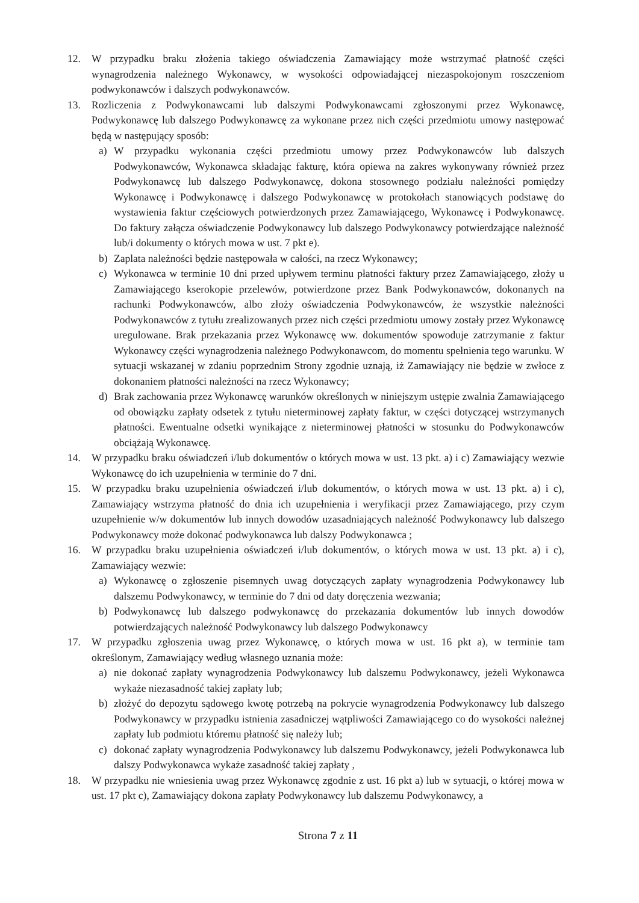12. W przypadku braku złożenia takiego oświadczenia Zamawiający może wstrzymać płatność części wynagrodzenia należnego Wykonawcy, w wysokości odpowiadającej niezaspokojonym roszczeniom podwykonawców i dalszych podwykonawców.
13. Rozliczenia z Podwykonawcami lub dalszymi Podwykonawcami zgłoszonymi przez Wykonawcę, Podwykonawcę lub dalszego Podwykonawcę za wykonane przez nich części przedmiotu umowy następować będą w następujący sposób:
a) W przypadku wykonania części przedmiotu umowy przez Podwykonawców lub dalszych Podwykonawców, Wykonawca składając fakturę, która opiewa na zakres wykonywany również przez Podwykonawcę lub dalszego Podwykonawcę, dokona stosownego podziału należności pomiędzy Wykonawcę i Podwykonawcę i dalszego Podwykonawcę w protokołach stanowiących podstawę do wystawienia faktur częściowych potwierdzonych przez Zamawiającego, Wykonawcę i Podwykonawcę. Do faktury załącza oświadczenie Podwykonawcy lub dalszego Podwykonawcy potwierdzające należność lub/i dokumenty o których mowa w ust. 7 pkt e).
b) Zaplata należności będzie następowała w całości, na rzecz Wykonawcy;
c) Wykonawca w terminie 10 dni przed upływem terminu płatności faktury przez Zamawiającego, złoży u Zamawiającego kserokopie przelewów, potwierdzone przez Bank Podwykonawców, dokonanych na rachunki Podwykonawców, albo złoży oświadczenia Podwykonawców, że wszystkie należności Podwykonawców z tytułu zrealizowanych przez nich części przedmiotu umowy zostały przez Wykonawcę uregulowane. Brak przekazania przez Wykonawcę ww. dokumentów spowoduje zatrzymanie z faktur Wykonawcy części wynagrodzenia należnego Podwykonawcom, do momentu spełnienia tego warunku. W sytuacji wskazanej w zdaniu poprzednim Strony zgodnie uznają, iż Zamawiający nie będzie w zwłoce z dokonaniem płatności należności na rzecz Wykonawcy;
d) Brak zachowania przez Wykonawcę warunków określonych w niniejszym ustępie zwalnia Zamawiającego od obowiązku zapłaty odsetek z tytułu nieterminowej zapłaty faktur, w części dotyczącej wstrzymanych płatności. Ewentualne odsetki wynikające z nieterminowej płatności w stosunku do Podwykonawców obciążają Wykonawcę.
14. W przypadku braku oświadczeń i/lub dokumentów o których mowa w ust. 13 pkt. a) i c) Zamawiający wezwie Wykonawcę do ich uzupełnienia w terminie do 7 dni.
15. W przypadku braku uzupełnienia oświadczeń i/lub dokumentów, o których mowa w ust. 13 pkt. a) i c), Zamawiający wstrzyma płatność do dnia ich uzupełnienia i weryfikacji przez Zamawiającego, przy czym uzupełnienie w/w dokumentów lub innych dowodów uzasadniających należność Podwykonawcy lub dalszego Podwykonawcy może dokonać podwykonawca lub dalszy Podwykonawca ;
16. W przypadku braku uzupełnienia oświadczeń i/lub dokumentów, o których mowa w ust. 13 pkt. a) i c), Zamawiający wezwie:
a) Wykonawcę o zgłoszenie pisemnych uwag dotyczących zapłaty wynagrodzenia Podwykonawcy lub dalszemu Podwykonawcy, w terminie do 7 dni od daty doręczenia wezwania;
b) Podwykonawcę lub dalszego podwykonawcę do przekazania dokumentów lub innych dowodów potwierdzających należność Podwykonawcy lub dalszego Podwykonawcy
17. W przypadku zgłoszenia uwag przez Wykonawcę, o których mowa w ust. 16 pkt a), w terminie tam określonym, Zamawiający według własnego uznania może:
a) nie dokonać zapłaty wynagrodzenia Podwykonawcy lub dalszemu Podwykonawcy, jeżeli Wykonawca wykaże niezasadność takiej zapłaty lub;
b) złożyć do depozytu sądowego kwotę potrzebą na pokrycie wynagrodzenia Podwykonawcy lub dalszego Podwykonawcy w przypadku istnienia zasadniczej wątpliwości Zamawiającego co do wysokości należnej zapłaty lub podmiotu któremu płatność się należy lub;
c) dokonać zapłaty wynagrodzenia Podwykonawcy lub dalszemu Podwykonawcy, jeżeli Podwykonawca lub dalszy Podwykonawca wykaże zasadność takiej zapłaty ,
18. W przypadku nie wniesienia uwag przez Wykonawcę zgodnie z ust. 16 pkt a) lub w sytuacji, o której mowa w ust. 17 pkt c), Zamawiający dokona zapłaty Podwykonawcy lub dalszemu Podwykonawcy, a
Strona 7 z 11